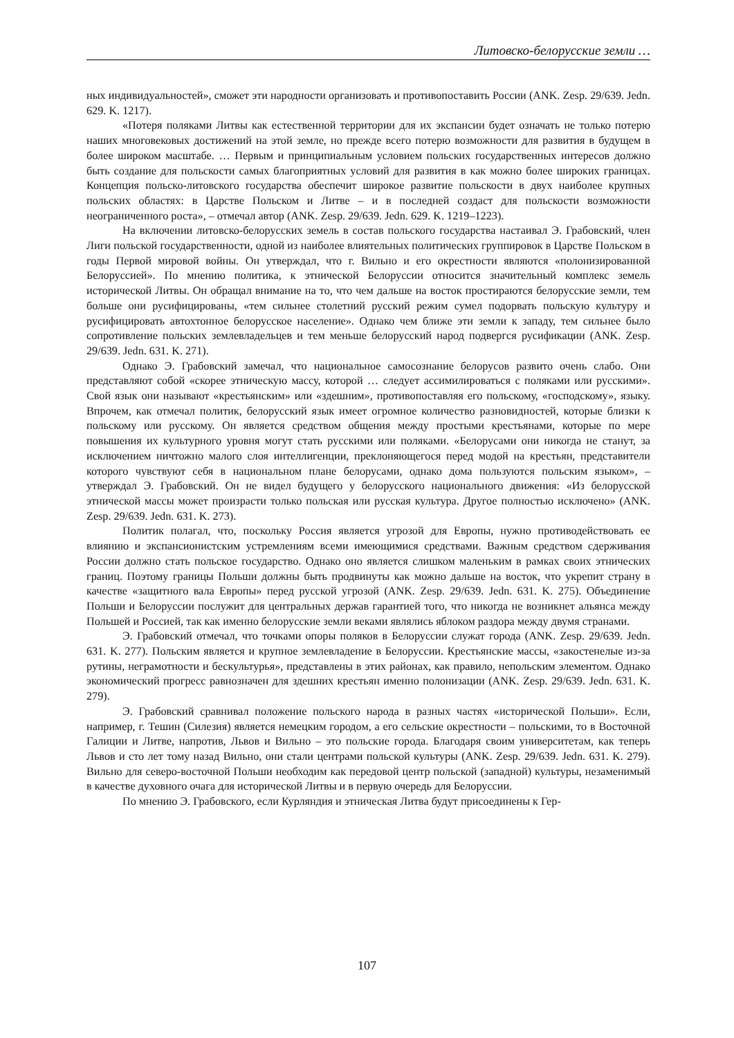Литовско-белорусские земли …
ных индивидуальностей», сможет эти народности организовать и противопоставить России (ANK. Zesp. 29/639. Jedn. 629. K. 1217).
«Потеря поляками Литвы как естественной территории для их экспансии будет означать не только потерю наших многовековых достижений на этой земле, но прежде всего потерю возможности для развития в будущем в более широком масштабе. … Первым и принципиальным условием польских государственных интересов должно быть создание для польскости самых благоприятных условий для развития в как можно более широких границах. Концепция польско-литовского государства обеспечит широкое развитие польскости в двух наиболее крупных польских областях: в Царстве Польском и Литве – и в последней создаст для польскости возможности неограниченного роста», – отмечал автор (ANK. Zesp. 29/639. Jedn. 629. K. 1219–1223).
На включении литовско-белорусских земель в состав польского государства настаивал Э. Грабовский, член Лиги польской государственности, одной из наиболее влиятельных политических группировок в Царстве Польском в годы Первой мировой войны. Он утверждал, что г. Вильно и его окрестности являются «полонизированной Белоруссией». По мнению политика, к этнической Белоруссии относится значительный комплекс земель исторической Литвы. Он обращал внимание на то, что чем дальше на восток простираются белорусские земли, тем больше они русифицированы, «тем сильнее столетний русский режим сумел подорвать польскую культуру и русифицировать автохтонное белорусское население». Однако чем ближе эти земли к западу, тем сильнее было сопротивление польских землевладельцев и тем меньше белорусский народ подвергся русификации (ANK. Zesp. 29/639. Jedn. 631. K. 271).
Однако Э. Грабовский замечал, что национальное самосознание белорусов развито очень слабо. Они представляют собой «скорее этническую массу, которой … следует ассимилироваться с поляками или русскими». Свой язык они называют «крестьянским» или «здешним», противопоставляя его польскому, «господскому», языку. Впрочем, как отмечал политик, белорусский язык имеет огромное количество разновидностей, которые близки к польскому или русскому. Он является средством общения между простыми крестьянами, которые по мере повышения их культурного уровня могут стать русскими или поляками. «Белорусами они никогда не станут, за исключением ничтожно малого слоя интеллигенции, преклоняющегося перед модой на крестьян, представители которого чувствуют себя в национальном плане белорусами, однако дома пользуются польским языком», – утверждал Э. Грабовский. Он не видел будущего у белорусского национального движения: «Из белорусской этнической массы может произрасти только польская или русская культура. Другое полностью исключено» (ANK. Zesp. 29/639. Jedn. 631. K. 273).
Политик полагал, что, поскольку Россия является угрозой для Европы, нужно противодействовать ее влиянию и экспансионистским устремлениям всеми имеющимися средствами. Важным средством сдерживания России должно стать польское государство. Однако оно является слишком маленьким в рамках своих этнических границ. Поэтому границы Польши должны быть продвинуты как можно дальше на восток, что укрепит страну в качестве «защитного вала Европы» перед русской угрозой (ANK. Zesp. 29/639. Jedn. 631. K. 275). Объединение Польши и Белоруссии послужит для центральных держав гарантией того, что никогда не возникнет альянса между Польшей и Россией, так как именно белорусские земли веками являлись яблоком раздора между двумя странами.
Э. Грабовский отмечал, что точками опоры поляков в Белоруссии служат города (ANK. Zesp. 29/639. Jedn. 631. K. 277). Польским является и крупное землевладение в Белоруссии. Крестьянские массы, «закостенелые из-за рутины, неграмотности и бескультурья», представлены в этих районах, как правило, непольским элементом. Однако экономический прогресс равнозначен для здешних крестьян именно полонизации (ANK. Zesp. 29/639. Jedn. 631. K. 279).
Э. Грабовский сравнивал положение польского народа в разных частях «исторической Польши». Если, например, г. Тешин (Силезия) является немецким городом, а его сельские окрестности – польскими, то в Восточной Галиции и Литве, напротив, Львов и Вильно – это польские города. Благодаря своим университетам, как теперь Львов и сто лет тому назад Вильно, они стали центрами польской культуры (ANK. Zesp. 29/639. Jedn. 631. K. 279). Вильно для северо-восточной Польши необходим как передовой центр польской (западной) культуры, незаменимый в качестве духовного очага для исторической Литвы и в первую очередь для Белоруссии.
По мнению Э. Грабовского, если Курляндия и этническая Литва будут присоединены к Гер-
107